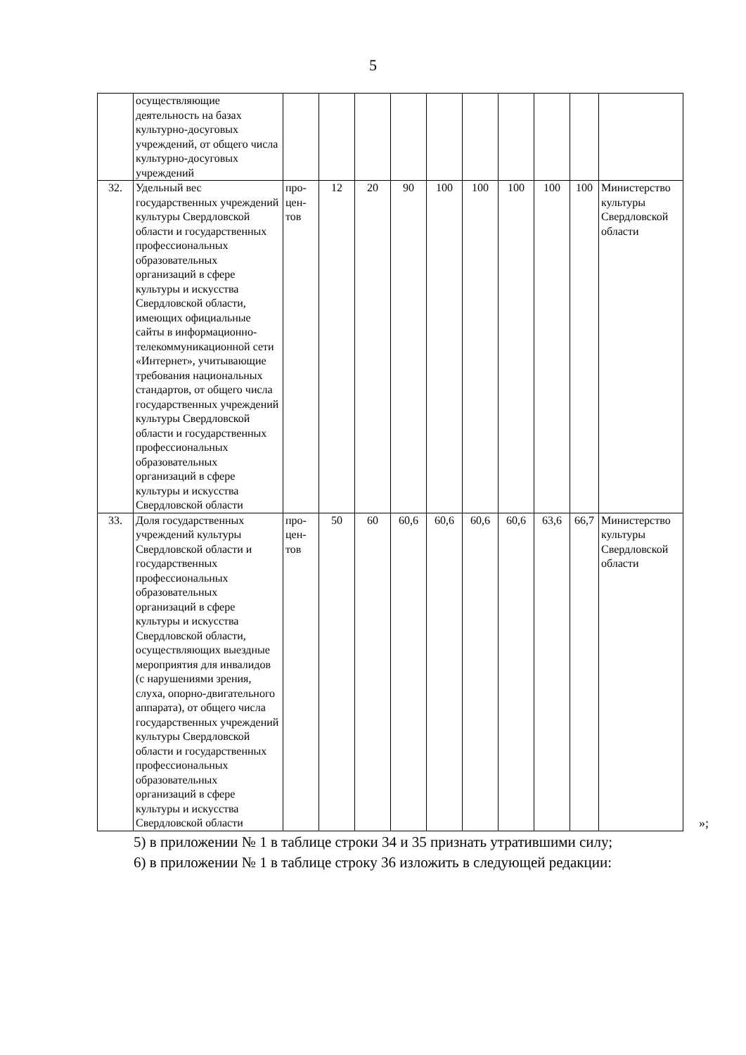5
| | осуществляющие деятельность на базах культурно-досуговых учреждений, от общего числа культурно-досуговых учреждений | | | | | | | | | | |
| 32. | Удельный вес государственных учреждений культуры Свердловской области и государственных профессиональных образовательных организаций в сфере культуры и искусства Свердловской области, имеющих официальные сайты в информационно-телекоммуникационной сети «Интернет», учитывающие требования национальных стандартов, от общего числа государственных учреждений культуры Свердловской области и государственных профессиональных образовательных организаций в сфере культуры и искусства Свердловской области | про- цен- тов | 12 | 20 | 90 | 100 | 100 | 100 | 100 | 100 | Министерство культуры Свердловской области |
| 33. | Доля государственных учреждений культуры Свердловской области и государственных профессиональных образовательных организаций в сфере культуры и искусства Свердловской области, осуществляющих выездные мероприятия для инвалидов (с нарушениями зрения, слуха, опорно-двигательного аппарата), от общего числа государственных учреждений культуры Свердловской области и государственных профессиональных образовательных организаций в сфере культуры и искусства Свердловской области | про- цен- тов | 50 | 60 | 60,6 | 60,6 | 60,6 | 60,6 | 63,6 | 66,7 | Министерство культуры Свердловской области |
»;
5) в приложении № 1 в таблице строки 34 и 35 признать утратившими силу;
6) в приложении № 1 в таблице строку 36 изложить в следующей редакции: